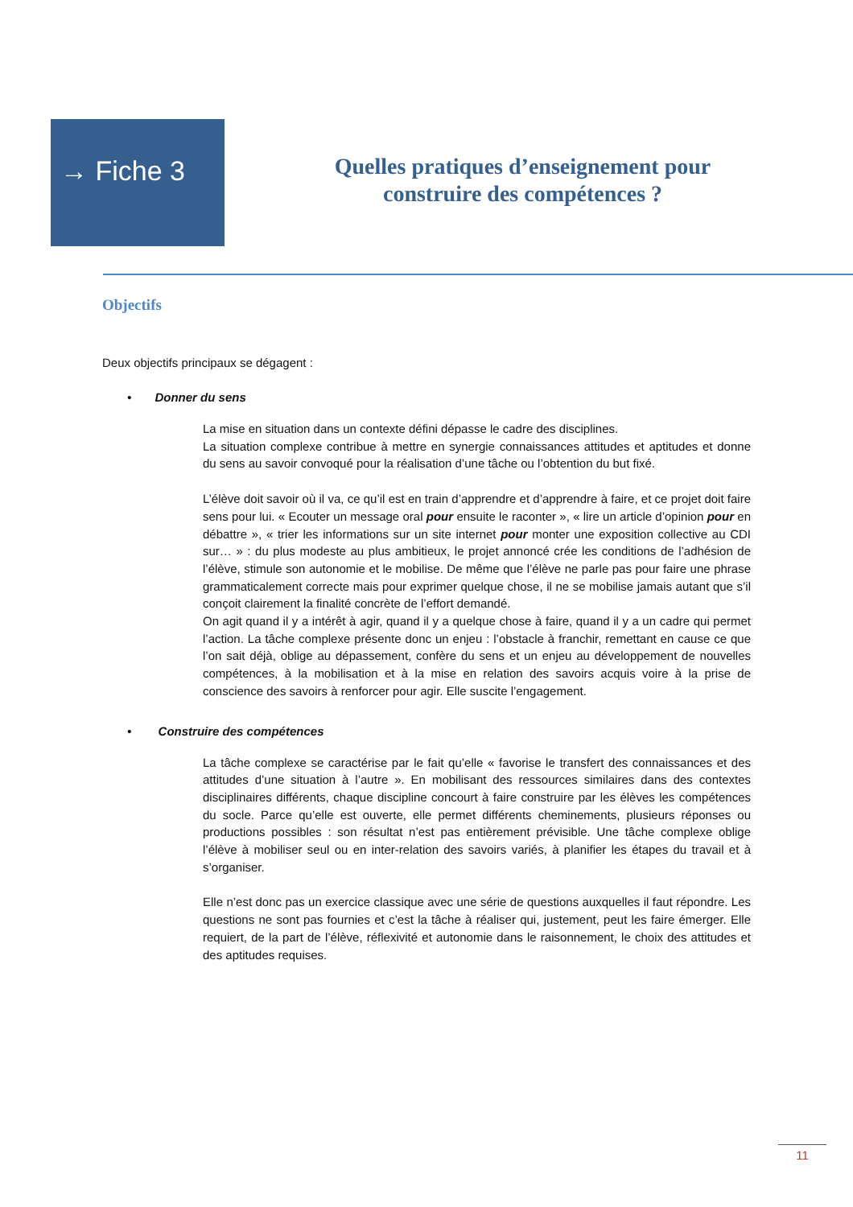→ Fiche 3
Quelles pratiques d’enseignement pour
construire des compétences ?
Objectifs
Deux objectifs principaux se dégagent :
• Donner du sens
La mise en situation dans un contexte défini dépasse le cadre des disciplines.
La situation complexe contribue à mettre en synergie connaissances attitudes et aptitudes et donne du sens au savoir convoqué pour la réalisation d’une tâche ou l’obtention du but fixé.
L’élève doit savoir où il va, ce qu’il est en train d’apprendre et d’apprendre à faire, et ce projet doit faire sens pour lui. « Ecouter un message oral pour ensuite le raconter », « lire un article d’opinion pour en débattre », « trier les informations sur un site internet pour monter une exposition collective au CDI sur… » : du plus modeste au plus ambitieux, le projet annoncé crée les conditions de l’adhésion de l’élève, stimule son autonomie et le mobilise. De même que l’élève ne parle pas pour faire une phrase grammaticalement correcte mais pour exprimer quelque chose, il ne se mobilise jamais autant que s’il conçoit clairement la finalité concrète de l’effort demandé.
On agit quand il y a intérêt à agir, quand il y a quelque chose à faire, quand il y a un cadre qui permet l’action. La tâche complexe présente donc un enjeu : l’obstacle à franchir, remettant en cause ce que l’on sait déjà, oblige au dépassement, confère du sens et un enjeu au développement de nouvelles compétences, à la mobilisation et à la mise en relation des savoirs acquis voire à la prise de conscience des savoirs à renforcer pour agir. Elle suscite l’engagement.
• Construire des compétences
La tâche complexe se caractérise par le fait qu’elle « favorise le transfert des connaissances et des attitudes d’une situation à l’autre ». En mobilisant des ressources similaires dans des contextes disciplinaires différents, chaque discipline concourt à faire construire par les élèves les compétences du socle. Parce qu’elle est ouverte, elle permet différents cheminements, plusieurs réponses ou productions possibles : son résultat n’est pas entièrement prévisible. Une tâche complexe oblige l’élève à mobiliser seul ou en inter-relation des savoirs variés, à planifier les étapes du travail et à s’organiser.
Elle n’est donc pas un exercice classique avec une série de questions auxquelles il faut répondre. Les questions ne sont pas fournies et c’est la tâche à réaliser qui, justement, peut les faire émerger. Elle requiert, de la part de l’élève, réflexivité et autonomie dans le raisonnement, le choix des attitudes et des aptitudes requises.
11